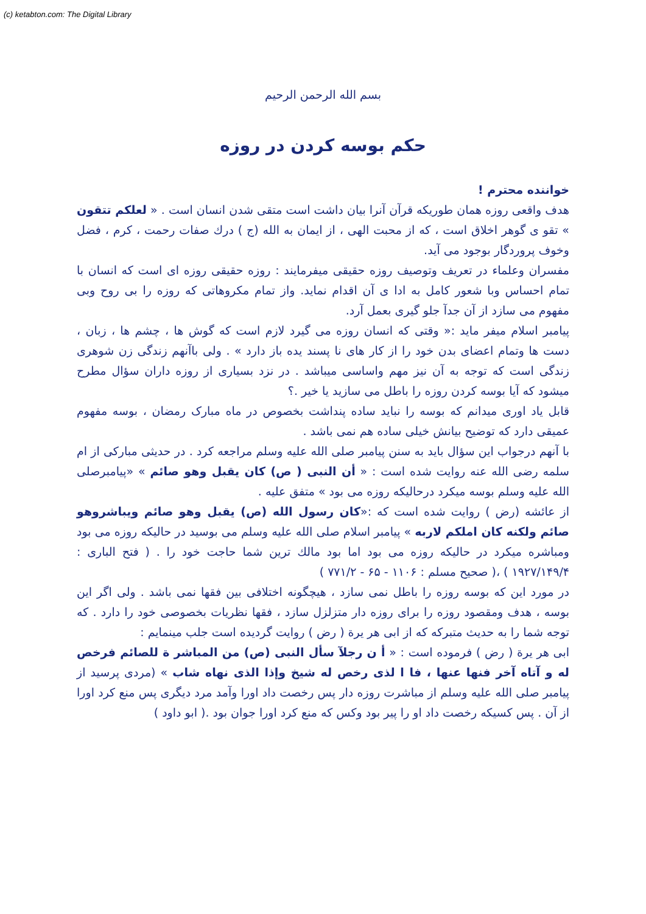(c) ketabton.com: The Digital Library
بسم الله الرحمن الرحیم
حکم بوسه کردن در روزه
خواننده محترم !
هدف واقعی روزه همان طوریکه قرآن آنرا بیان داشت است متقی شدن انسان است . « لعلکم تتقون » تقو ی گوهر اخلاق است ، که از محبت الهی ، از ایمان به الله (ج ) درك صفات رحمت ، کرم ، فضل وخوف پروردگار بوجود می آید.
مفسران وعلماء در تعریف وتوصیف روزه حقیقی میفرمایند : روزه حقیقی روزه ای است که انسان با تمام احساس وبا شعور کامل به ادا ی آن اقدام نماید. واز تمام مکروهاتی که روزه را بی روح وبی مفهوم می سازد از آن جدآ جلو گیری بعمل آرد.
پیامبر اسلام میفر ماید :« وقتی که انسان روزه می گیرد لازم است که گوش ها ، چشم ها ، زبان ، دست ها وتمام اعضای بدن خود را از کار های نا پسند یده باز دارد » . ولی باآنهم زندگی زن شوهری زندگی است که توجه به آن نیز مهم واساسی میباشد . در نزد بسیاری از روزه داران سؤال مطرح میشود که آیا بوسه کردن روزه را باطل می سازید یا خیر .؟
قابل یاد اوری میدانم که بوسه را نباید ساده پنداشت بخصوص در ماه مبارک رمضان ، بوسه مفهوم عمیقی دارد که توضیح بیانش خیلی ساده هم نمی باشد .
با آنهم درجواب این سؤال باید به سنن پیامبر صلی الله علیه وسلم مراجعه کرد . در حدیثی مبارکی از ام سلمه رضی الله عنه روایت شده است : « أن النبی ( ص) کان یقبل وهو صائم » «پیامبرصلی الله علیه وسلم بوسه میکرد درحالیکه روزه می بود » متفق علیه .
از عائشه (رض ) روایت شده است که :«کان رسول الله (ص) یقبل وهو صائم ویباشروهو صائم ولکنه کان املکم لاربه » پیامبر اسلام صلی الله علیه وسلم می بوسید در حالیکه روزه می بود ومباشره میکرد در حالیکه روزه می بود اما بود مالك ترین شما حاجت خود را . ( فتح الباری : ۱۹۲۷/۱۴۹/۴ ) ،( صحیح مسلم : ۱۱۰۶ - ۶۵ - ۷۷۱/۲ )
در مورد این که بوسه روزه را باطل نمی سازد ، هیچگونه اختلافی بین فقها نمی باشد . ولی اگر این بوسه ، هدف ومقصود روزه را برای روزه دار متزلزل سازد ، فقها نظریات بخصوصی خود را دارد . که توجه شما را به حدیث متبرکه که از ابی هر یرة ( رض ) روایت گردیده است جلب مینمایم :
ابی هر یرة ( رض ) فرموده است : « أ ن رجلآ سأل النبی (ص) من المباشر ة للصائم فرخص له و آتاه آخر فنها عنها ، فا ا لذی رخص له شیخ وإذا الذی نهاه شاب » (مردی پرسید از پیامبر صلی الله علیه وسلم از مباشرت روزه دار پس رخصت داد اورا وآمد مرد دیگری پس منع کرد اورا از آن . پس کسیکه رخصت داد او را پیر بود وکس که منع کرد اورا جوان بود .( ابو داود )